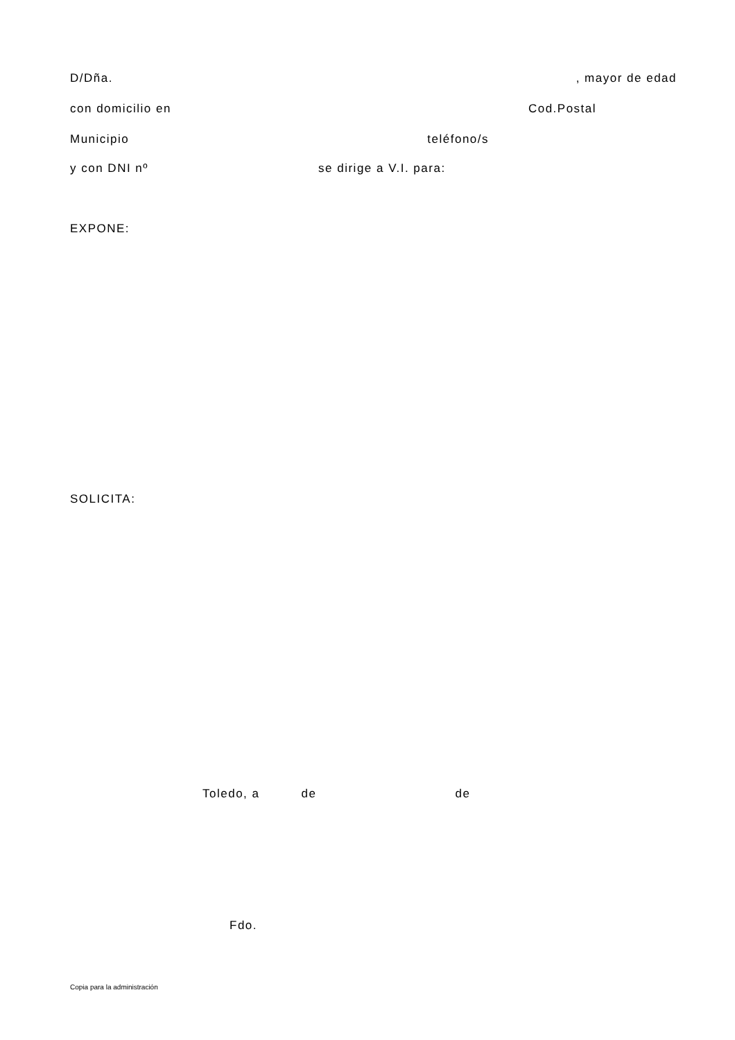D/Dña. , mayor de edad
con domicilio en Cod.Postal
Municipio teléfono/s
y con DNI nº se dirige a V.I. para:
EXPONE:
SOLICITA:
Toledo, a de de
Fdo.
Copia para la administración